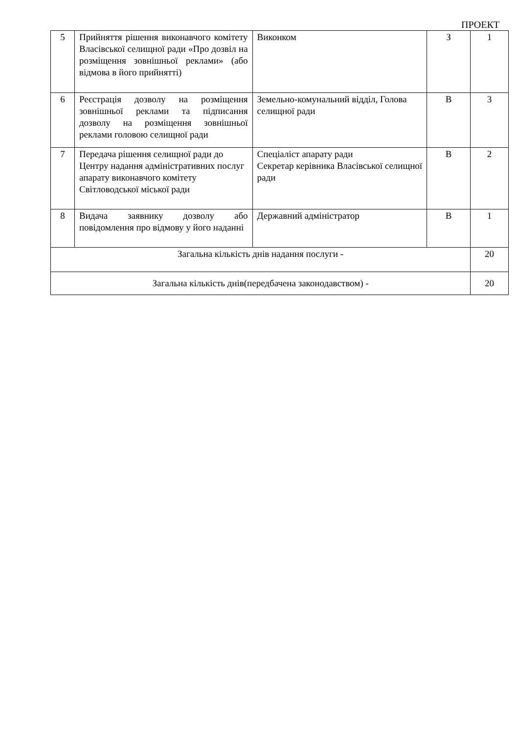ПРОЕКТ
| 5 | Прийняття рішення виконавчого комітету Власівської селищної ради «Про дозвіл на розміщення зовнішньої реклами» (або відмова в його прийнятті) | Виконком | З | 1 |
| 6 | Реєстрація дозволу на розміщення зовнішньої реклами та підписання дозволу на розміщення зовнішньої реклами головою селищної ради | Земельно-комунальний відділ, Голова селищної ради | В | 3 |
| 7 | Передача рішення селищної ради до Центру надання адміністративних послуг апарату виконавчого комітету Світловодської міської ради | Спеціаліст апарату ради Секретар керівника Власівської селищної ради | В | 2 |
| 8 | Видача заявнику дозволу або повідомлення про відмову у його наданні | Державний адміністратор | В | 1 |
| Загальна кількість днів надання послуги - | | | | 20 |
| Загальна кількість днів(передбачена законодавством) - | | | | 20 |